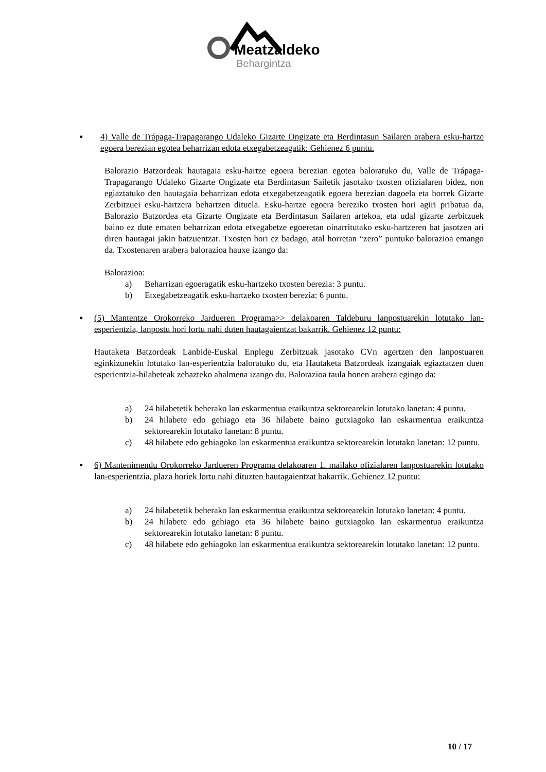Meatzaldeko
Behargintza
▪ 4) Valle de Trápaga-Trapagarango Udaleko Gizarte Ongizate eta Berdintasun Sailaren arabera esku-hartze egoera berezian egotea beharrizan edota etxegabetzeagatik: Gehienez 6 puntu.
Balorazio Batzordeak hautagaia esku-hartze egoera berezian egotea baloratuko du, Valle de Trápaga-Trapagarango Udaleko Gizarte Ongizate eta Berdintasun Sailetik jasotako txosten ofizialaren bidez, non egiaztatuko den hautagaia beharrizan edota etxegabetzeagatik egoera berezian dagoela eta horrek Gizarte Zerbitzuei esku-hartzera behartzen dituela. Esku-hartze egoera bereziko txosten hori agiri pribatua da, Balorazio Batzordea eta Gizarte Ongizate eta Berdintasun Sailaren artekoa, eta udal gizarte zerbitzuek baino ez dute ematen beharrizan edota etxegabetze egoeretan oinarritutako esku-hartzeren bat jasotzen ari diren hautagai jakin batzuentzat. Txosten hori ez badago, atal horretan “zero” puntuko balorazioa emango da. Txostenaren arabera balorazioa hauxe izango da:
Balorazioa:
a) Beharrizan egoeragatik esku-hartzeko txosten berezia: 3 puntu.
b) Etxegabetzeagatik esku-hartzeko txosten berezia: 6 puntu.
▪ (5) Mantentze Orokorreko Jardueren Programa>> delakoaren Taldeburu lanpostuarekin lotutako lan-esperientzia, lanpostu hori lortu nahi duten hautagaientzat bakarrik. Gehienez 12 puntu:
Hautaketa Batzordeak Lanbide-Euskal Enplegu Zerbitzuak jasotako CVn agertzen den lanpostuaren eginkizunekin lotutako lan-esperientzia baloratuko du, eta Hautaketa Batzordeak izangaiak egiaztatzen duen esperientzia-hilabeteak zehazteko ahalmena izango du. Balorazioa taula honen arabera egingo da:
a) 24 hilabetetik beherako lan eskarmentua eraikuntza sektorearekin lotutako lanetan: 4 puntu.
b) 24 hilabete edo gehiago eta 36 hilabete baino gutxiagoko lan eskarmentua eraikuntza sektorearekin lotutako lanetan: 8 puntu.
c) 48 hilabete edo gehiagoko lan eskarmentua eraikuntza sektorearekin lotutako lanetan: 12 puntu.
▪ 6) Mantenimendu Orokorreko Jardueren Programa delakoaren 1. mailako ofizialaren lanpostuarekin lotutako lan-esperientzia, plaza horiek lortu nahi dituzten hautagaientzat bakarrik. Gehienez 12 puntu:
a) 24 hilabetetik beherako lan eskarmentua eraikuntza sektorearekin lotutako lanetan: 4 puntu.
b) 24 hilabete edo gehiago eta 36 hilabete baino gutxiagoko lan eskarmentua eraikuntza sektorearekin lotutako lanetan: 8 puntu.
c) 48 hilabete edo gehiagoko lan eskarmentua eraikuntza sektorearekin lotutako lanetan: 12 puntu.
10 / 17